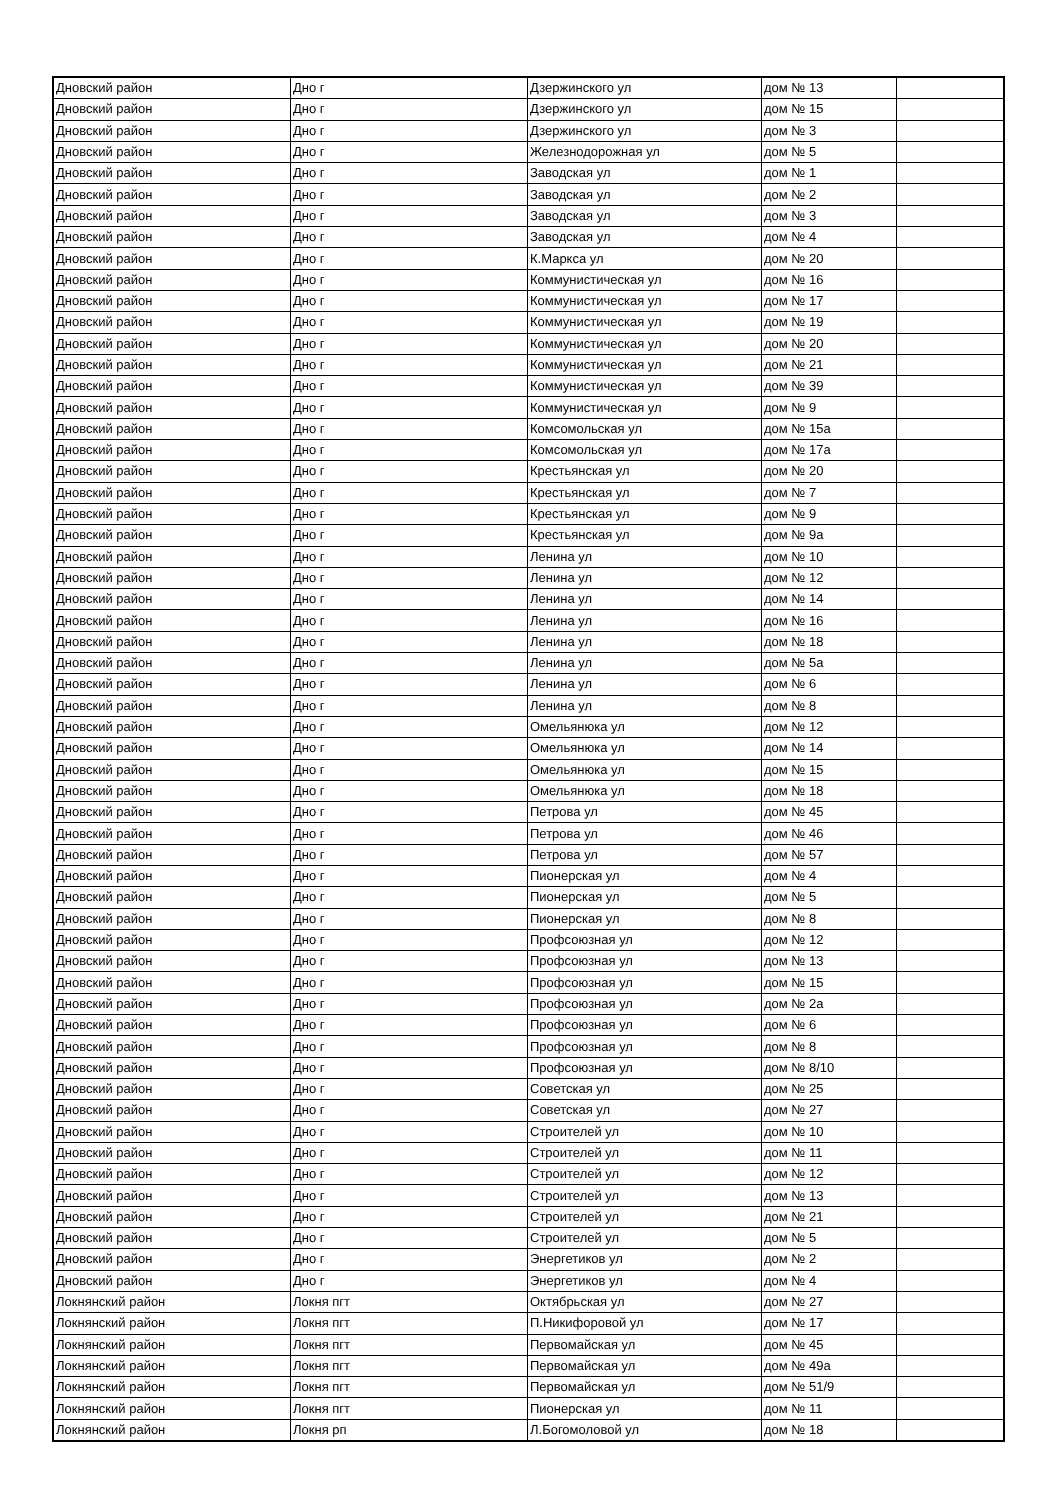| Дновский район | Дно г | Дзержинского ул | дом № 13 | |
| Дновский район | Дно г | Дзержинского ул | дом № 15 | |
| Дновский район | Дно г | Дзержинского ул | дом № 3 | |
| Дновский район | Дно г | Железнодорожная ул | дом № 5 | |
| Дновский район | Дно г | Заводская ул | дом № 1 | |
| Дновский район | Дно г | Заводская ул | дом № 2 | |
| Дновский район | Дно г | Заводская ул | дом № 3 | |
| Дновский район | Дно г | Заводская ул | дом № 4 | |
| Дновский район | Дно г | К.Маркса ул | дом № 20 | |
| Дновский район | Дно г | Коммунистическая ул | дом № 16 | |
| Дновский район | Дно г | Коммунистическая ул | дом № 17 | |
| Дновский район | Дно г | Коммунистическая ул | дом № 19 | |
| Дновский район | Дно г | Коммунистическая ул | дом № 20 | |
| Дновский район | Дно г | Коммунистическая ул | дом № 21 | |
| Дновский район | Дно г | Коммунистическая ул | дом № 39 | |
| Дновский район | Дно г | Коммунистическая ул | дом № 9 | |
| Дновский район | Дно г | Комсомольская ул | дом № 15а | |
| Дновский район | Дно г | Комсомольская ул | дом № 17а | |
| Дновский район | Дно г | Крестьянская ул | дом № 20 | |
| Дновский район | Дно г | Крестьянская ул | дом № 7 | |
| Дновский район | Дно г | Крестьянская ул | дом № 9 | |
| Дновский район | Дно г | Крестьянская ул | дом № 9а | |
| Дновский район | Дно г | Ленина ул | дом № 10 | |
| Дновский район | Дно г | Ленина ул | дом № 12 | |
| Дновский район | Дно г | Ленина ул | дом № 14 | |
| Дновский район | Дно г | Ленина ул | дом № 16 | |
| Дновский район | Дно г | Ленина ул | дом № 18 | |
| Дновский район | Дно г | Ленина ул | дом № 5а | |
| Дновский район | Дно г | Ленина ул | дом № 6 | |
| Дновский район | Дно г | Ленина ул | дом № 8 | |
| Дновский район | Дно г | Омельянюка ул | дом № 12 | |
| Дновский район | Дно г | Омельянюка ул | дом № 14 | |
| Дновский район | Дно г | Омельянюка ул | дом № 15 | |
| Дновский район | Дно г | Омельянюка ул | дом № 18 | |
| Дновский район | Дно г | Петрова ул | дом № 45 | |
| Дновский район | Дно г | Петрова ул | дом № 46 | |
| Дновский район | Дно г | Петрова ул | дом № 57 | |
| Дновский район | Дно г | Пионерская ул | дом № 4 | |
| Дновский район | Дно г | Пионерская ул | дом № 5 | |
| Дновский район | Дно г | Пионерская ул | дом № 8 | |
| Дновский район | Дно г | Профсоюзная ул | дом № 12 | |
| Дновский район | Дно г | Профсоюзная ул | дом № 13 | |
| Дновский район | Дно г | Профсоюзная ул | дом № 15 | |
| Дновский район | Дно г | Профсоюзная ул | дом № 2а | |
| Дновский район | Дно г | Профсоюзная ул | дом № 6 | |
| Дновский район | Дно г | Профсоюзная ул | дом № 8 | |
| Дновский район | Дно г | Профсоюзная ул | дом № 8/10 | |
| Дновский район | Дно г | Советская ул | дом № 25 | |
| Дновский район | Дно г | Советская ул | дом № 27 | |
| Дновский район | Дно г | Строителей ул | дом № 10 | |
| Дновский район | Дно г | Строителей ул | дом № 11 | |
| Дновский район | Дно г | Строителей ул | дом № 12 | |
| Дновский район | Дно г | Строителей ул | дом № 13 | |
| Дновский район | Дно г | Строителей ул | дом № 21 | |
| Дновский район | Дно г | Строителей ул | дом № 5 | |
| Дновский район | Дно г | Энергетиков ул | дом № 2 | |
| Дновский район | Дно г | Энергетиков ул | дом № 4 | |
| Локнянский район | Локня пгт | Октябрьская ул | дом № 27 | |
| Локнянский район | Локня пгт | П.Никифоровой ул | дом № 17 | |
| Локнянский район | Локня пгт | Первомайская ул | дом № 45 | |
| Локнянский район | Локня пгт | Первомайская ул | дом № 49а | |
| Локнянский район | Локня пгт | Первомайская ул | дом № 51/9 | |
| Локнянский район | Локня пгт | Пионерская ул | дом № 11 | |
| Локнянский район | Локня рп | Л.Богомоловой ул | дом № 18 | |